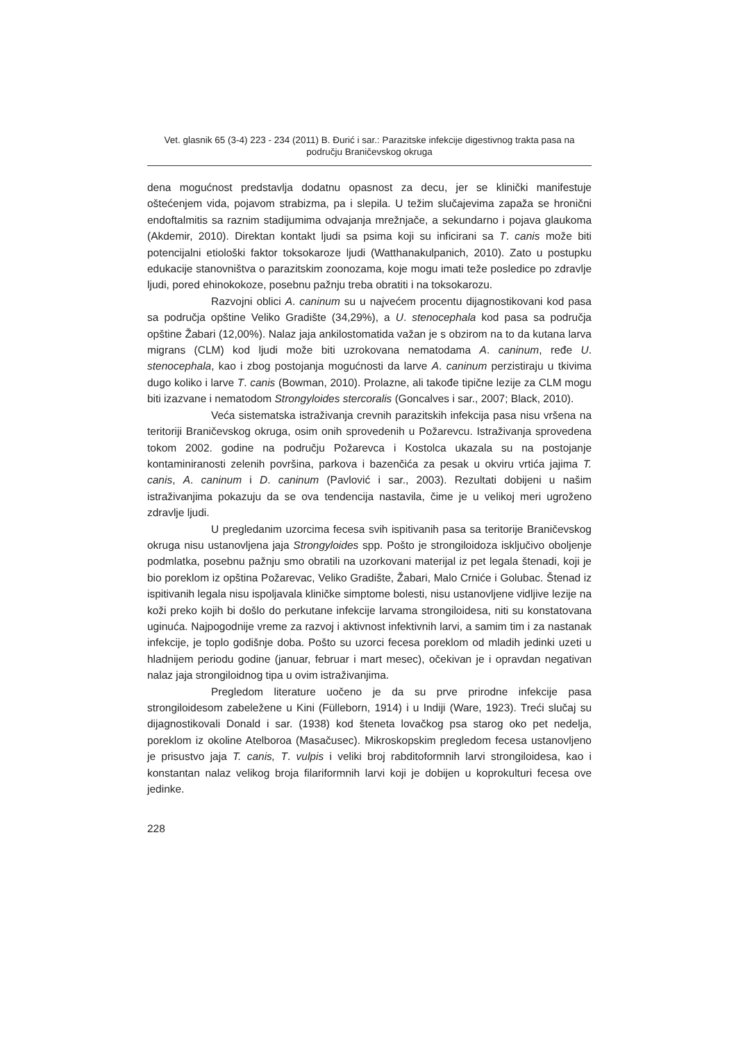Vet. glasnik 65 (3-4) 223 - 234 (2011) B. Đurić i sar.: Parazitske infekcije digestivnog trakta pasa na području Braničevskog okruga
dena mogućnost predstavlja dodatnu opasnost za decu, jer se klinički manifestuje oštećenjem vida, pojavom strabizma, pa i slepila. U težim slučajevima zapaža se hronični endoftalmitis sa raznim stadijumima odvajanja mrežnjače, a sekundarno i pojava glaukoma (Akdemir, 2010). Direktan kontakt ljudi sa psima koji su inficirani sa T. canis može biti potencijalni etiološki faktor toksokaroze ljudi (Watthanakulpanich, 2010). Zato u postupku edukacije stanovništva o parazitskim zoonozama, koje mogu imati teže posledice po zdravlje ljudi, pored ehinokokoze, posebnu pažnju treba obratiti i na toksokarozu.
Razvojni oblici A. caninum su u najvećem procentu dijagnostikovani kod pasa sa područja opštine Veliko Gradište (34,29%), a U. stenocephala kod pasa sa područja opštine Žabari (12,00%). Nalaz jaja ankilostomatida važan je s obzirom na to da kutana larva migrans (CLM) kod ljudi može biti uzrokovana nematodama A. caninum, ređe U. stenocephala, kao i zbog postojanja mogućnosti da larve A. caninum perzistiraju u tkivima dugo koliko i larve T. canis (Bowman, 2010). Prolazne, ali takođe tipične lezije za CLM mogu biti izazvane i nematodom Strongyloides stercoralis (Goncalves i sar., 2007; Black, 2010).
Veća sistematska istraživanja crevnih parazitskih infekcija pasa nisu vršena na teritoriji Braničevskog okruga, osim onih sprovedenih u Požarevcu. Istraživanja sprovedena tokom 2002. godine na području Požarevca i Kostolca ukazala su na postojanje kontaminiranosti zelenih površina, parkova i bazenčića za pesak u okviru vrtića jajima T. canis, A. caninum i D. caninum (Pavlović i sar., 2003). Rezultati dobijeni u našim istraživanjima pokazuju da se ova tendencija nastavila, čime je u velikoj meri ugroženo zdravlje ljudi.
U pregledanim uzorcima fecesa svih ispitivanih pasa sa teritorije Braničevskog okruga nisu ustanovljena jaja Strongyloides spp. Pošto je strongiloidoza isključivo oboljenje podmlatka, posebnu pažnju smo obratili na uzorkovani materijal iz pet legala štenadi, koji je bio poreklom iz opština Požarevac, Veliko Gradište, Žabari, Malo Crniće i Golubac. Štenad iz ispitivanih legala nisu ispoljavala kliničke simptome bolesti, nisu ustanovljene vidljive lezije na koži preko kojih bi došlo do perkutane infekcije larvama strongiloidesa, niti su konstatovana uginuća. Najpogodnije vreme za razvoj i aktivnost infektivnih larvi, a samim tim i za nastanak infekcije, je toplo godišnje doba. Pošto su uzorci fecesa poreklom od mladih jedinki uzeti u hladnijem periodu godine (januar, februar i mart mesec), očekivan je i opravdan negativan nalaz jaja strongiloidnog tipa u ovim istraživanjima.
Pregledom literature uočeno je da su prve prirodne infekcije pasa strongiloidesom zabeležene u Kini (Fülleborn, 1914) i u Indiji (Ware, 1923). Treći slučaj su dijagnostikovali Donald i sar. (1938) kod šteneta lovačkog psa starog oko pet nedelja, poreklom iz okoline Atelboroa (Masačusec). Mikroskopskim pregledom fecesa ustanovljeno je prisustvo jaja T. canis, T. vulpis i veliki broj rabditoformnih larvi strongiloidesa, kao i konstantan nalaz velikog broja filariformnih larvi koji je dobijen u koprokulturi fecesa ove jedinke.
228